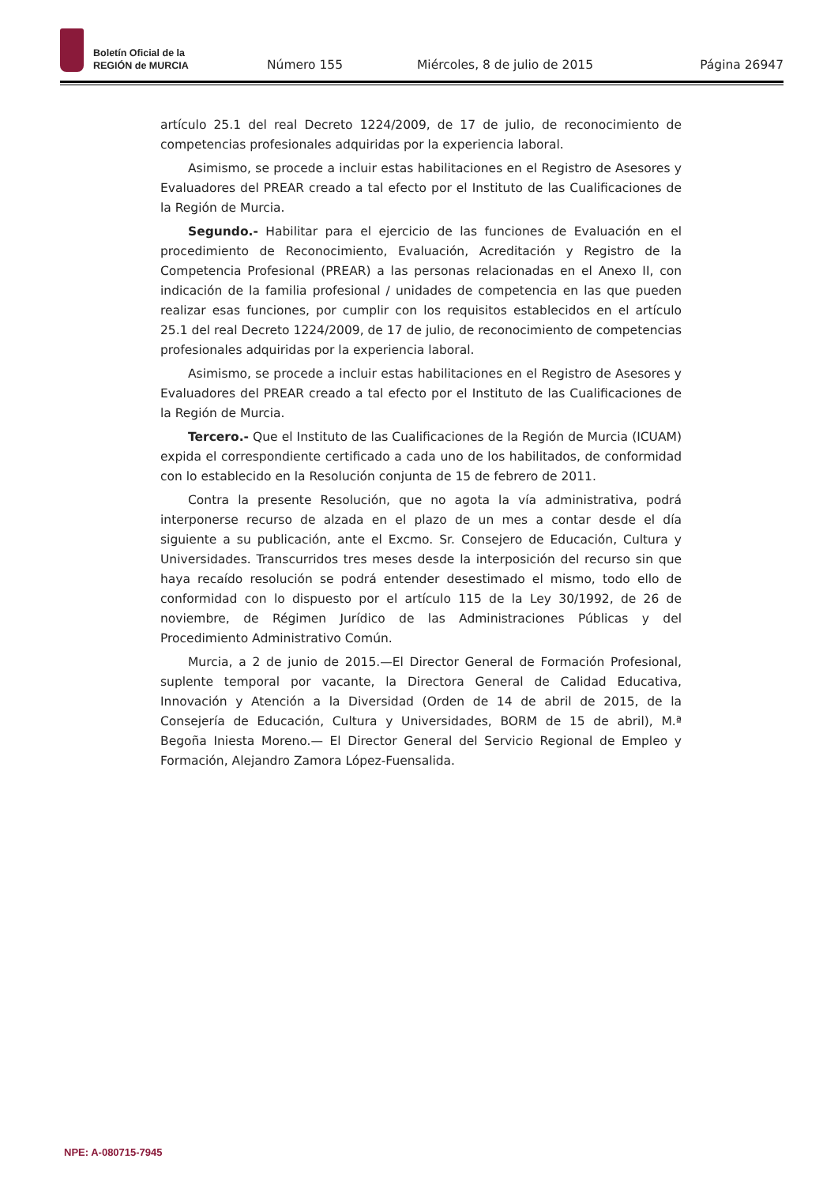Boletín Oficial de la
REGIÓN de MURCIA
Número 155
Miércoles, 8 de julio de 2015
Página 26947
artículo 25.1 del real Decreto 1224/2009, de 17 de julio, de reconocimiento de competencias profesionales adquiridas por la experiencia laboral.
Asimismo, se procede a incluir estas habilitaciones en el Registro de Asesores y Evaluadores del PREAR creado a tal efecto por el Instituto de las Cualificaciones de la Región de Murcia.
Segundo.- Habilitar para el ejercicio de las funciones de Evaluación en el procedimiento de Reconocimiento, Evaluación, Acreditación y Registro de la Competencia Profesional (PREAR) a las personas relacionadas en el Anexo II, con indicación de la familia profesional / unidades de competencia en las que pueden realizar esas funciones, por cumplir con los requisitos establecidos en el artículo 25.1 del real Decreto 1224/2009, de 17 de julio, de reconocimiento de competencias profesionales adquiridas por la experiencia laboral.
Asimismo, se procede a incluir estas habilitaciones en el Registro de Asesores y Evaluadores del PREAR creado a tal efecto por el Instituto de las Cualificaciones de la Región de Murcia.
Tercero.- Que el Instituto de las Cualificaciones de la Región de Murcia (ICUAM) expida el correspondiente certificado a cada uno de los habilitados, de conformidad con lo establecido en la Resolución conjunta de 15 de febrero de 2011.
Contra la presente Resolución, que no agota la vía administrativa, podrá interponerse recurso de alzada en el plazo de un mes a contar desde el día siguiente a su publicación, ante el Excmo. Sr. Consejero de Educación, Cultura y Universidades. Transcurridos tres meses desde la interposición del recurso sin que haya recaído resolución se podrá entender desestimado el mismo, todo ello de conformidad con lo dispuesto por el artículo 115 de la Ley 30/1992, de 26 de noviembre, de Régimen Jurídico de las Administraciones Públicas y del Procedimiento Administrativo Común.
Murcia, a 2 de junio de 2015.—El Director General de Formación Profesional, suplente temporal por vacante, la Directora General de Calidad Educativa, Innovación y Atención a la Diversidad (Orden de 14 de abril de 2015, de la Consejería de Educación, Cultura y Universidades, BORM de 15 de abril), M.ª Begoña Iniesta Moreno.— El Director General del Servicio Regional de Empleo y Formación, Alejandro Zamora López-Fuensalida.
NPE: A-080715-7945